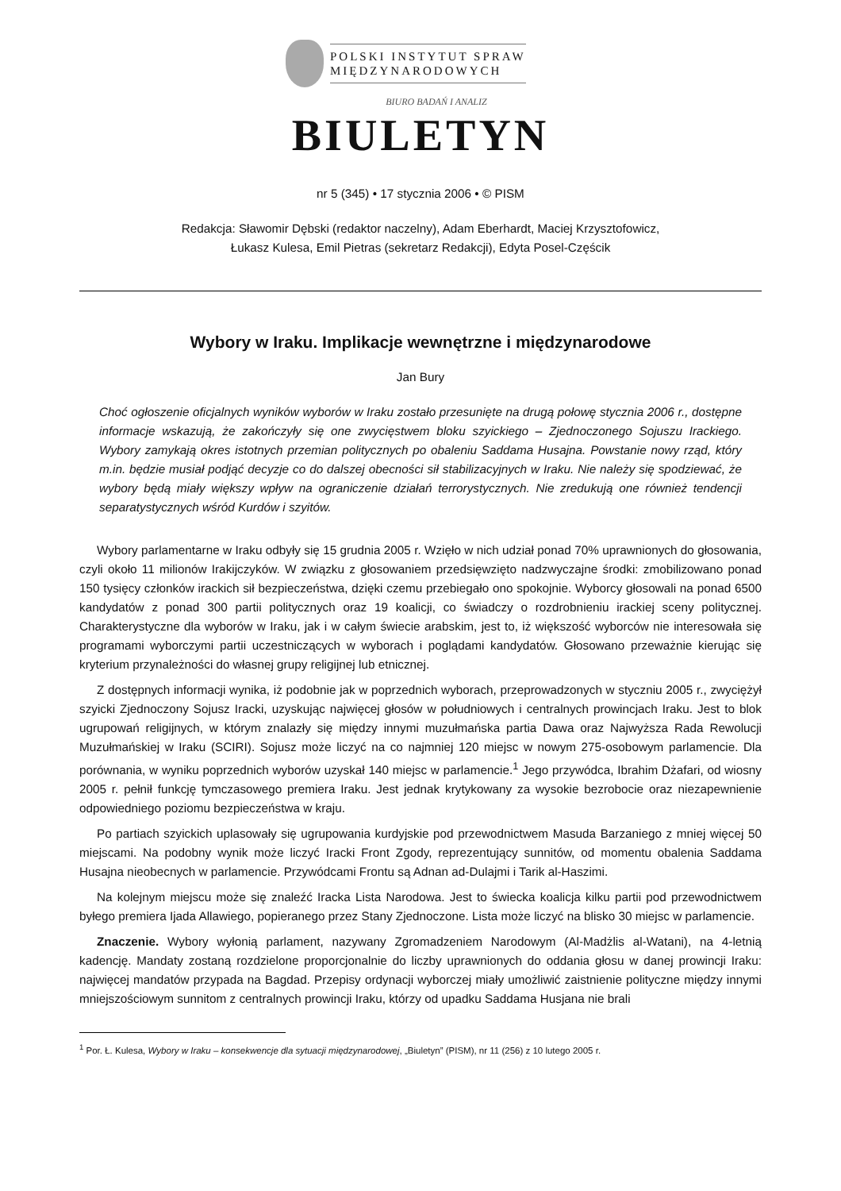POLSKI INSTYTUT SPRAW
MIĘDZYNARODOWYCH
BIURO BADAŃ I ANALIZ
BIULETYN
nr 5 (345) • 17 stycznia 2006 • © PISM
Redakcja: Sławomir Dębski (redaktor naczelny), Adam Eberhardt, Maciej Krzysztofowicz,
Łukasz Kulesa, Emil Pietras (sekretarz Redakcji), Edyta Posel-Częścik
Wybory w Iraku. Implikacje wewnętrzne i międzynarodowe
Jan Bury
Choć ogłoszenie oficjalnych wyników wyborów w Iraku zostało przesunięte na drugą połowę stycznia 2006 r., dostępne informacje wskazują, że zakończyły się one zwycięstwem bloku szyickiego – Zjednoczonego Sojuszu Irackiego. Wybory zamykają okres istotnych przemian politycznych po obaleniu Saddama Husajna. Powstanie nowy rząd, który m.in. będzie musiał podjąć decyzje co do dalszej obecności sił stabilizacyjnych w Iraku. Nie należy się spodziewać, że wybory będą miały większy wpływ na ograniczenie działań terrorystycznych. Nie zredukują one również tendencji separatystycznych wśród Kurdów i szyitów.
Wybory parlamentarne w Iraku odbyły się 15 grudnia 2005 r. Wzięło w nich udział ponad 70% uprawnionych do głosowania, czyli około 11 milionów Irakijczyków. W związku z głosowaniem przedsięwzięto nadzwyczajne środki: zmobilizowano ponad 150 tysięcy członków irackich sił bezpieczeństwa, dzięki czemu przebiegało ono spokojnie. Wyborcy głosowali na ponad 6500 kandydatów z ponad 300 partii politycznych oraz 19 koalicji, co świadczy o rozdrobnieniu irackiej sceny politycznej. Charakterystyczne dla wyborów w Iraku, jak i w całym świecie arabskim, jest to, iż większość wyborców nie interesowała się programami wyborczymi partii uczestniczących w wyborach i poglądami kandydatów. Głosowano przeważnie kierując się kryterium przynależności do własnej grupy religijnej lub etnicznej.
Z dostępnych informacji wynika, iż podobnie jak w poprzednich wyborach, przeprowadzonych w styczniu 2005 r., zwyciężył szyicki Zjednoczony Sojusz Iracki, uzyskując najwięcej głosów w południowych i centralnych prowincjach Iraku. Jest to blok ugrupowań religijnych, w którym znalazły się między innymi muzułmańska partia Dawa oraz Najwyższa Rada Rewolucji Muzułmańskiej w Iraku (SCIRI). Sojusz może liczyć na co najmniej 120 miejsc w nowym 275-osobowym parlamencie. Dla porównania, w wyniku poprzednich wyborów uzyskał 140 miejsc w parlamencie.<sup>1</sup> Jego przywódca, Ibrahim Dżafari, od wiosny 2005 r. pełnił funkcję tymczasowego premiera Iraku. Jest jednak krytykowany za wysokie bezrobocie oraz niezapewnienie odpowiedniego poziomu bezpieczeństwa w kraju.
Po partiach szyickich uplasowały się ugrupowania kurdyjskie pod przewodnictwem Masuda Barzaniego z mniej więcej 50 miejscami. Na podobny wynik może liczyć Iracki Front Zgody, reprezentujący sunnitów, od momentu obalenia Saddama Husajna nieobecnych w parlamencie. Przywódcami Frontu są Adnan ad-Dulajmi i Tarik al-Haszimi.
Na kolejnym miejscu może się znaleźć Iracka Lista Narodowa. Jest to świecka koalicja kilku partii pod przewodnictwem byłego premiera Ijada Allawiego, popieranego przez Stany Zjednoczone. Lista może liczyć na blisko 30 miejsc w parlamencie.
Znaczenie. Wybory wyłonią parlament, nazywany Zgromadzeniem Narodowym (Al-Madżlis al-Watani), na 4-letnią kadencję. Mandaty zostaną rozdzielone proporcjonalnie do liczby uprawnionych do oddania głosu w danej prowincji Iraku: najwięcej mandatów przypada na Bagdad. Przepisy ordynacji wyborczej miały umożliwić zaistnienie polityczne między innymi mniejszościowym sunnitom z centralnych prowincji Iraku, którzy od upadku Saddama Husjana nie brali
<sup>1</sup> Por. Ł. Kulesa, Wybory w Iraku – konsekwencje dla sytuacji międzynarodowej, „Biuletyn” (PISM), nr 11 (256) z 10 lutego 2005 r.